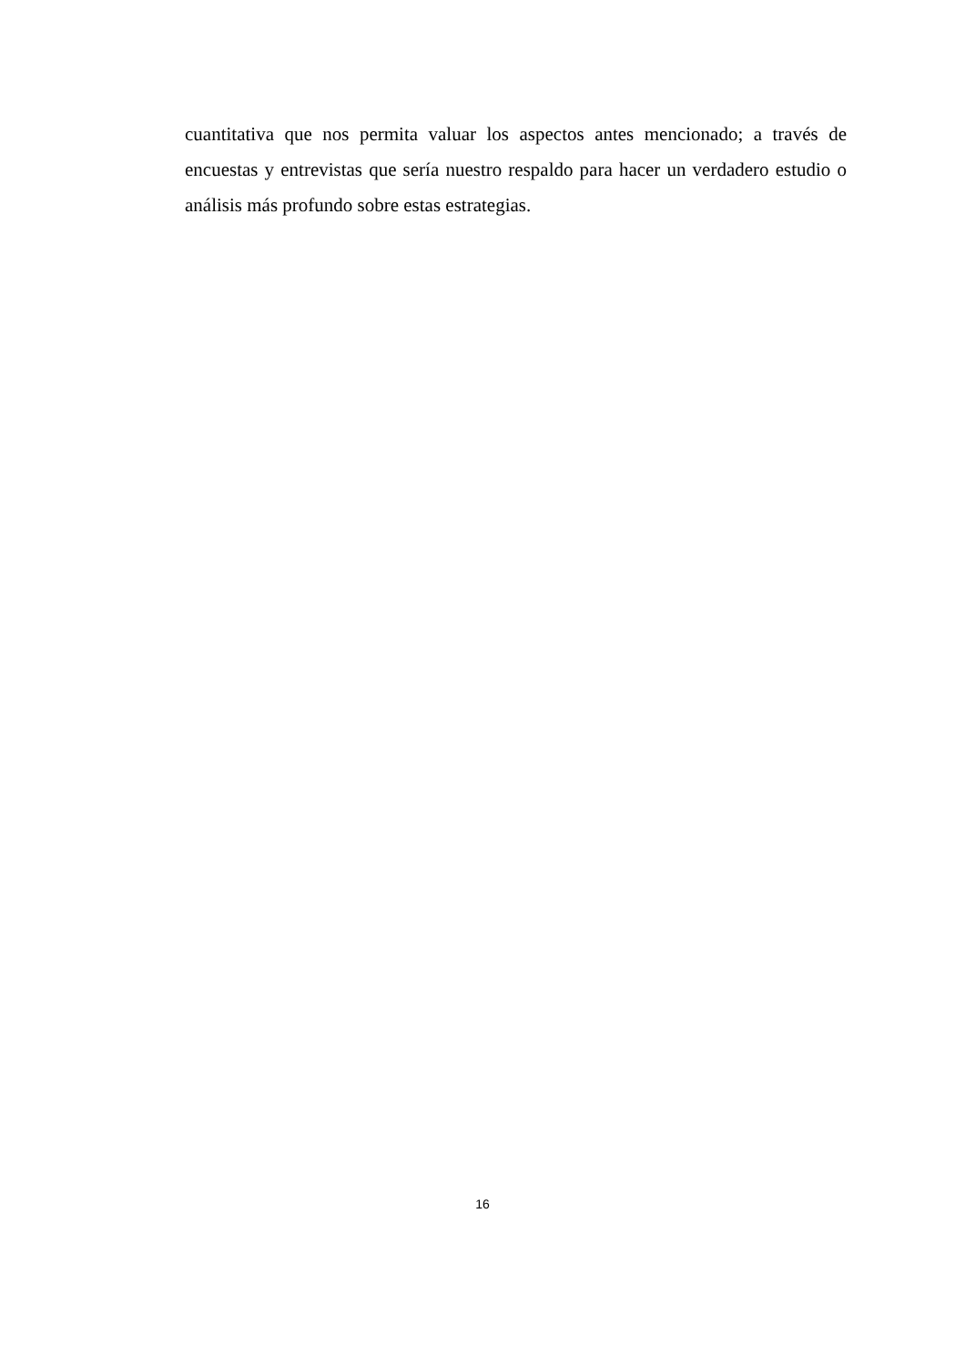cuantitativa que nos permita valuar los aspectos antes mencionado; a través de encuestas y entrevistas que sería nuestro respaldo para hacer un verdadero estudio o análisis más profundo sobre estas estrategias.
16